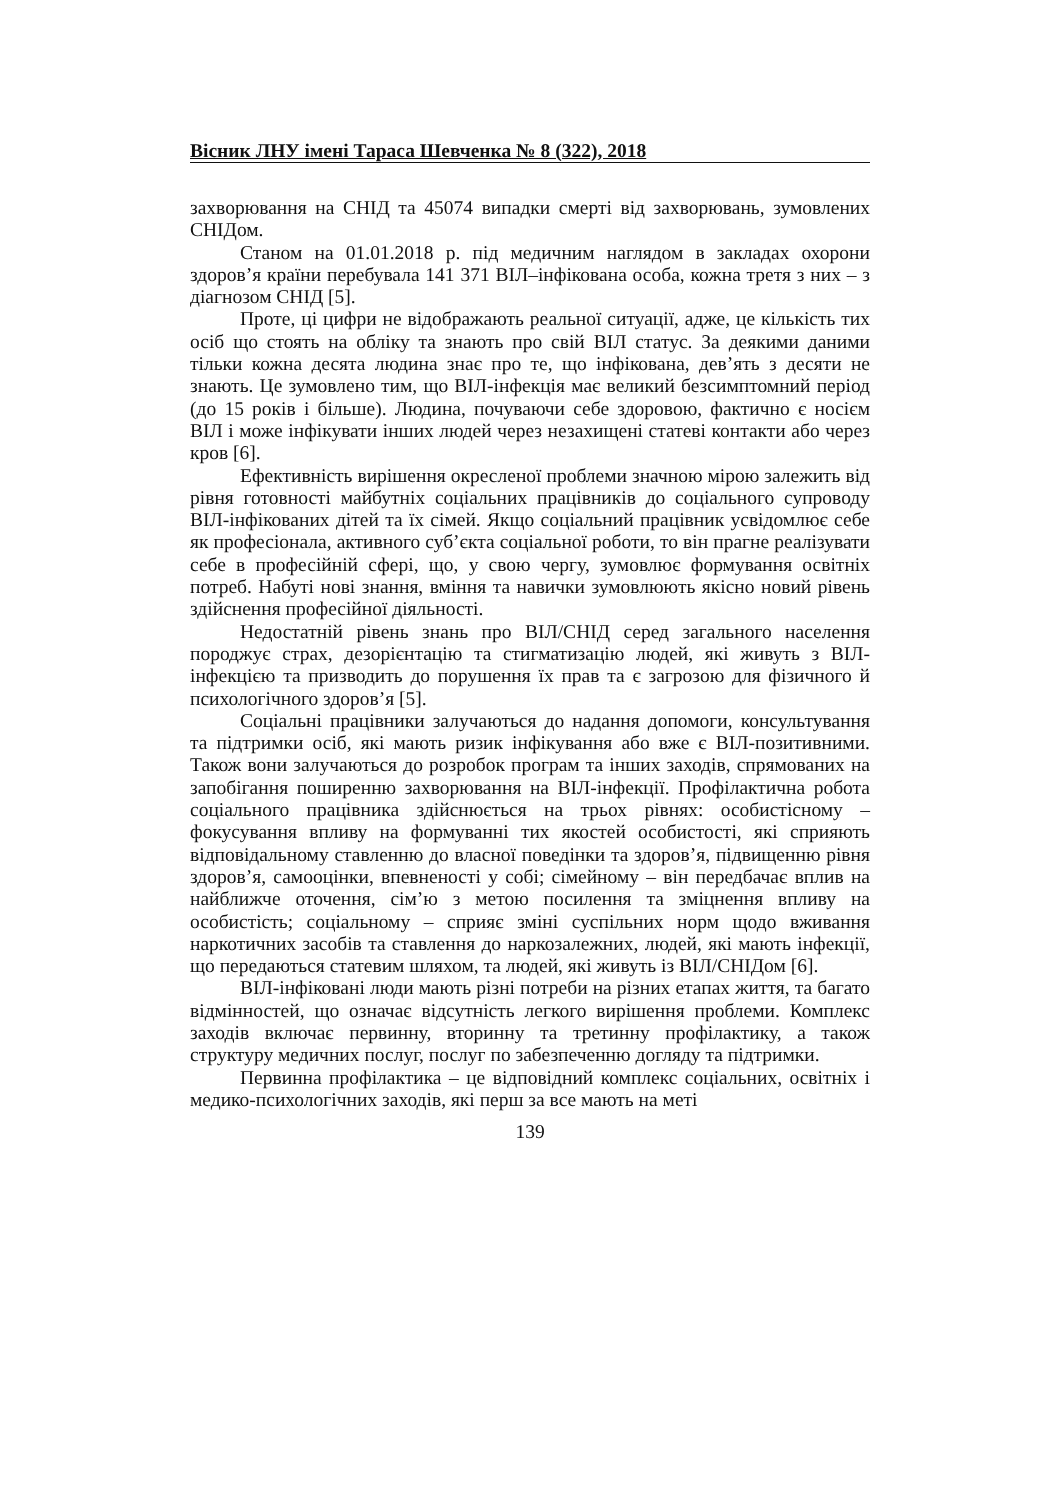Вісник ЛНУ імені Тараса Шевченка № 8 (322), 2018
захворювання на СНІД та 45074 випадки смерті від захворювань, зумовлених СНІДом.
Станом на 01.01.2018 р. під медичним наглядом в закладах охорони здоров’я країни перебувала 141 371 ВІЛ–інфікована особа, кожна третя з них – з діагнозом СНІД [5].
Проте, ці цифри не відображають реальної ситуації, адже, це кількість тих осіб що стоять на обліку та знають про свій ВІЛ статус. За деякими даними тільки кожна десята людина знає про те, що інфікована, дев’ять з десяти не знають. Це зумовлено тим, що ВІЛ-інфекція має великий безсимптомний період (до 15 років і більше). Людина, почуваючи себе здоровою, фактично є носієм ВІЛ і може інфікувати інших людей через незахищені статеві контакти або через кров [6].
Ефективність вирішення окресленої проблеми значною мірою залежить від рівня готовності майбутніх соціальних працівників до соціального супроводу ВІЛ-інфікованих дітей та їх сімей. Якщо соціальний працівник усвідомлює себе як професіонала, активного суб’єкта соціальної роботи, то він прагне реалізувати себе в професійній сфері, що, у свою чергу, зумовлює формування освітніх потреб. Набуті нові знання, вміння та навички зумовлюють якісно новий рівень здійснення професійної діяльності.
Недостатній рівень знань про ВІЛ/СНІД серед загального населення породжує страх, дезорієнтацію та стигматизацію людей, які живуть з ВІЛ-інфекцією та призводить до порушення їх прав та є загрозою для фізичного й психологічного здоров’я [5].
Соціальні працівники залучаються до надання допомоги, консультування та підтримки осіб, які мають ризик інфікування або вже є ВІЛ-позитивними. Також вони залучаються до розробок програм та інших заходів, спрямованих на запобігання поширенню захворювання на ВІЛ-інфекції. Профілактична робота соціального працівника здійснюється на трьох рівнях: особистісному – фокусування впливу на формуванні тих якостей особистості, які сприяють відповідальному ставленню до власної поведінки та здоров’я, підвищенню рівня здоров’я, самооцінки, впевненості у собі; сімейному – він передбачає вплив на найближче оточення, сім’ю з метою посилення та зміцнення впливу на особистість; соціальному – сприяє зміні суспільних норм щодо вживання наркотичних засобів та ставлення до наркозалежних, людей, які мають інфекції, що передаються статевим шляхом, та людей, які живуть із ВІЛ/СНІДом [6].
ВІЛ-інфіковані люди мають різні потреби на різних етапах життя, та багато відмінностей, що означає відсутність легкого вирішення проблеми. Комплекс заходів включає первинну, вторинну та третинну профілактику, а також структуру медичних послуг, послуг по забезпеченню догляду та підтримки.
Первинна профілактика – це відповідний комплекс соціальних, освітніх і медико-психологічних заходів, які перш за все мають на меті
139